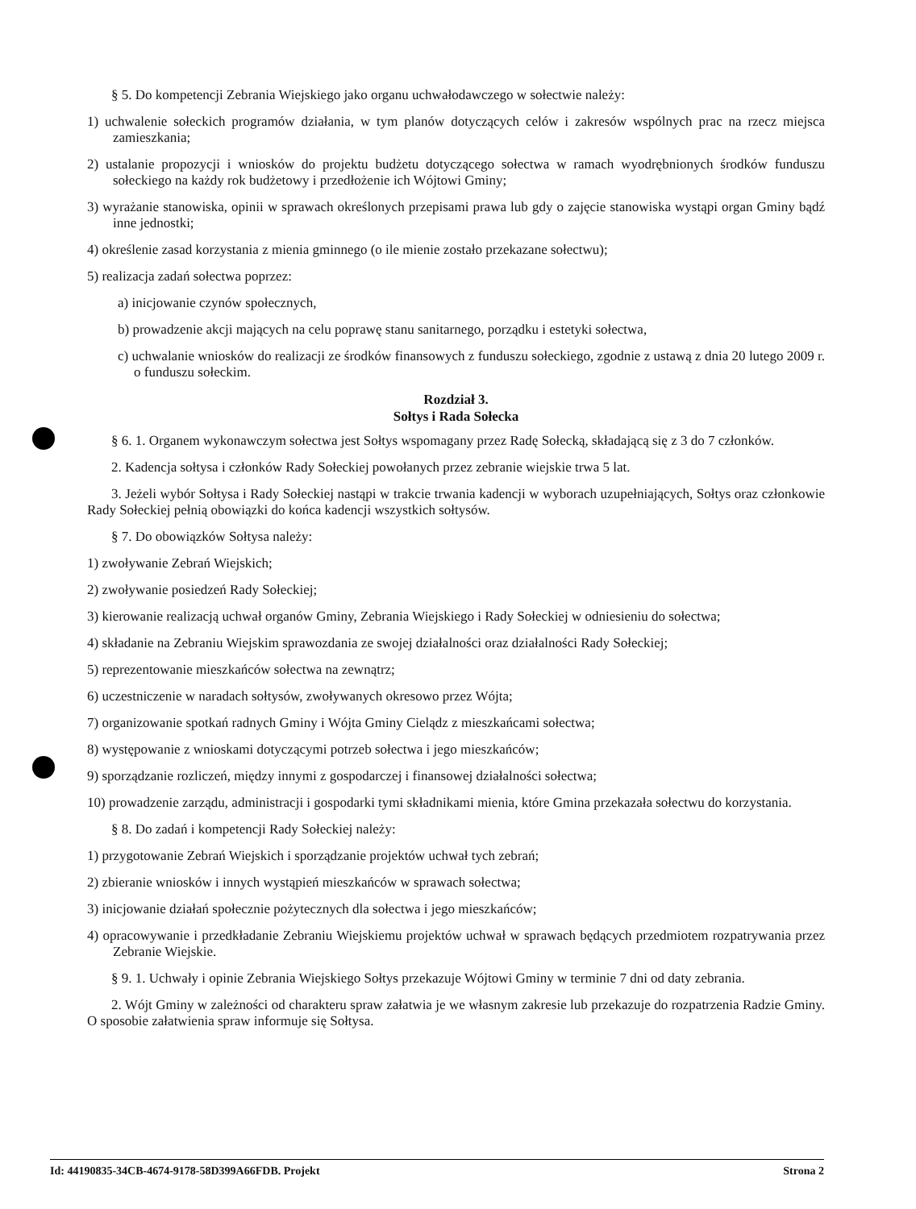§ 5. Do kompetencji Zebrania Wiejskiego jako organu uchwałodawczego w sołectwie należy:
1) uchwalenie sołeckich programów działania, w tym planów dotyczących celów i zakresów wspólnych prac na rzecz miejsca zamieszkania;
2) ustalanie propozycji i wniosków do projektu budżetu dotyczącego sołectwa w ramach wyodrębnionych środków funduszu sołeckiego na każdy rok budżetowy i przedłożenie ich Wójtowi Gminy;
3) wyrażanie stanowiska, opinii w sprawach określonych przepisami prawa lub gdy o zajęcie stanowiska wystąpi organ Gminy bądź inne jednostki;
4) określenie zasad korzystania z mienia gminnego (o ile mienie zostało przekazane sołectwu);
5) realizacja zadań sołectwa poprzez:
a) inicjowanie czynów społecznych,
b) prowadzenie akcji mających na celu poprawę stanu sanitarnego, porządku i estetyki sołectwa,
c) uchwalanie wniosków do realizacji ze środków finansowych z funduszu sołeckiego, zgodnie z ustawą z dnia 20 lutego 2009 r. o funduszu sołeckim.
Rozdział 3.
Sołtys i Rada Sołecka
§ 6. 1. Organem wykonawczym sołectwa jest Sołtys wspomagany przez Radę Sołecką, składającą się z 3 do 7 członków.
2. Kadencja sołtysa i członków Rady Sołeckiej powołanych przez zebranie wiejskie trwa 5 lat.
3. Jeżeli wybór Sołtysa i Rady Sołeckiej nastąpi w trakcie trwania kadencji w wyborach uzupełniających, Sołtys oraz członkowie Rady Sołeckiej pełnią obowiązki do końca kadencji wszystkich sołtysów.
§ 7. Do obowiązków Sołtysa należy:
1) zwoływanie Zebrań Wiejskich;
2) zwoływanie posiedzeń Rady Sołeckiej;
3) kierowanie realizacją uchwał organów Gminy, Zebrania Wiejskiego i Rady Sołeckiej w odniesieniu do sołectwa;
4) składanie na Zebraniu Wiejskim sprawozdania ze swojej działalności oraz działalności Rady Sołeckiej;
5) reprezentowanie mieszkańców sołectwa na zewnątrz;
6) uczestniczenie w naradach sołtysów, zwoływanych okresowo przez Wójta;
7) organizowanie spotkań radnych Gminy i Wójta Gminy Cielądz z mieszkańcami sołectwa;
8) występowanie z wnioskami dotyczącymi potrzeb sołectwa i jego mieszkańców;
9) sporządzanie rozliczeń, między innymi z gospodarczej i finansowej działalności sołectwa;
10) prowadzenie zarządu, administracji i gospodarki tymi składnikami mienia, które Gmina przekazała sołectwu do korzystania.
§ 8. Do zadań i kompetencji Rady Sołeckiej należy:
1) przygotowanie Zebrań Wiejskich i sporządzanie projektów uchwał tych zebrań;
2) zbieranie wniosków i innych wystąpień mieszkańców w sprawach sołectwa;
3) inicjowanie działań społecznie pożytecznych dla sołectwa i jego mieszkańców;
4) opracowywanie i przedkładanie Zebraniu Wiejskiemu projektów uchwał w sprawach będących przedmiotem rozpatrywania przez Zebranie Wiejskie.
§ 9. 1. Uchwały i opinie Zebrania Wiejskiego Sołtys przekazuje Wójtowi Gminy w terminie 7 dni od daty zebrania.
2. Wójt Gminy w zależności od charakteru spraw załatwia je we własnym zakresie lub przekazuje do rozpatrzenia Radzie Gminy. O sposobie załatwienia spraw informuje się Sołtysa.
Id: 44190835-34CB-4674-9178-58D399A66FDB. Projekt Strona 2